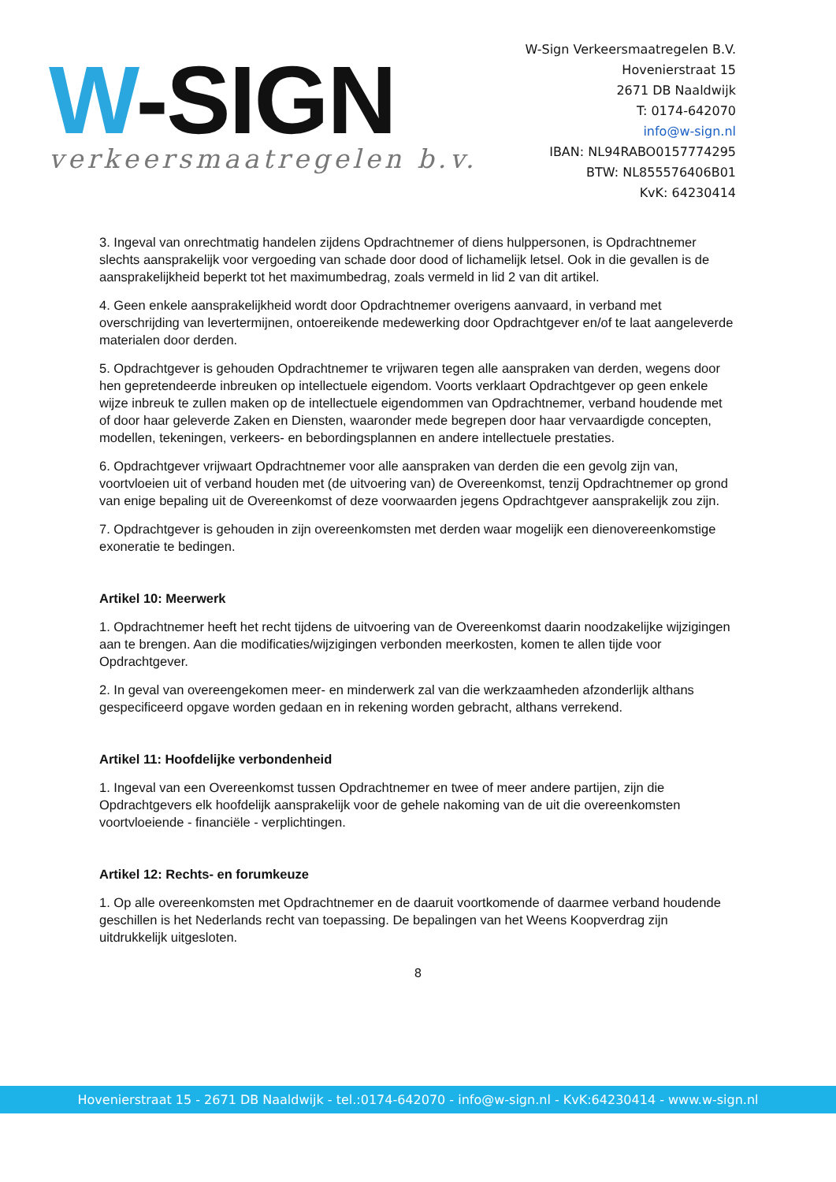W-SIGN
verkeersmaatregelen b.v.
W-Sign Verkeersmaatregelen B.V.
Hovenierstraat 15
2671 DB Naaldwijk
T: 0174-642070
info@w-sign.nl
IBAN: NL94RABO0157774295
BTW: NL855576406B01
KvK: 64230414
3. Ingeval van onrechtmatig handelen zijdens Opdrachtnemer of diens hulppersonen, is Opdrachtnemer slechts aansprakelijk voor vergoeding van schade door dood of lichamelijk letsel. Ook in die gevallen is de aansprakelijkheid beperkt tot het maximumbedrag, zoals vermeld in lid 2 van dit artikel.
4. Geen enkele aansprakelijkheid wordt door Opdrachtnemer overigens aanvaard, in verband met overschrijding van levertermijnen, ontoereikende medewerking door Opdrachtgever en/of te laat aangeleverde materialen door derden.
5. Opdrachtgever is gehouden Opdrachtnemer te vrijwaren tegen alle aanspraken van derden, wegens door hen gepretendeerde inbreuken op intellectuele eigendom. Voorts verklaart Opdrachtgever op geen enkele wijze inbreuk te zullen maken op de intellectuele eigendommen van Opdrachtnemer, verband houdende met of door haar geleverde Zaken en Diensten, waaronder mede begrepen door haar vervaardigde concepten, modellen, tekeningen, verkeers- en bebordingsplannen en andere intellectuele prestaties.
6. Opdrachtgever vrijwaart Opdrachtnemer voor alle aanspraken van derden die een gevolg zijn van, voortvloeien uit of verband houden met (de uitvoering van) de Overeenkomst, tenzij Opdrachtnemer op grond van enige bepaling uit de Overeenkomst of deze voorwaarden jegens Opdrachtgever aansprakelijk zou zijn.
7. Opdrachtgever is gehouden in zijn overeenkomsten met derden waar mogelijk een dienovereenkomstige exoneratie te bedingen.
Artikel 10: Meerwerk
1. Opdrachtnemer heeft het recht tijdens de uitvoering van de Overeenkomst daarin noodzakelijke wijzigingen aan te brengen. Aan die modificaties/wijzigingen verbonden meerkosten, komen te allen tijde voor Opdrachtgever.
2. In geval van overeengekomen meer- en minderwerk zal van die werkzaamheden afzonderlijk althans gespecificeerd opgave worden gedaan en in rekening worden gebracht, althans verrekend.
Artikel 11: Hoofdelijke verbondenheid
1. Ingeval van een Overeenkomst tussen Opdrachtnemer en twee of meer andere partijen, zijn die Opdrachtgevers elk hoofdelijk aansprakelijk voor de gehele nakoming van de uit die overeenkomsten voortvloeiende - financiële - verplichtingen.
Artikel 12: Rechts- en forumkeuze
1. Op alle overeenkomsten met Opdrachtnemer en de daaruit voortkomende of daarmee verband houdende geschillen is het Nederlands recht van toepassing. De bepalingen van het Weens Koopverdrag zijn uitdrukkelijk uitgesloten.
8
Hovenierstraat 15 - 2671 DB Naaldwijk - tel.:0174-642070 - info@w-sign.nl - KvK:64230414 - www.w-sign.nl